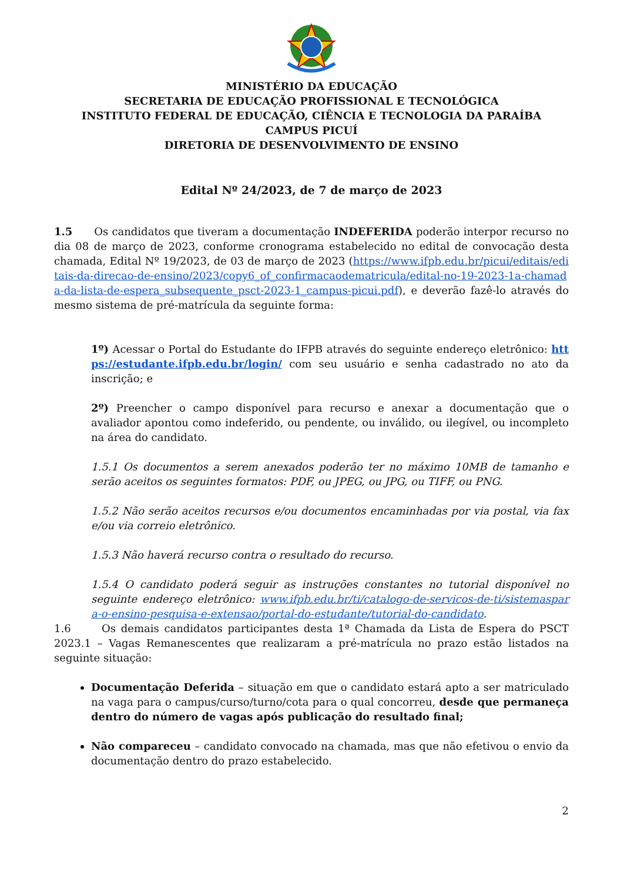MINISTÉRIO DA EDUCAÇÃO
SECRETARIA DE EDUCAÇÃO PROFISSIONAL E TECNOLÓGICA
INSTITUTO FEDERAL DE EDUCAÇÃO, CIÊNCIA E TECNOLOGIA DA PARAÍBA
CAMPUS PICUÍ
DIRETORIA DE DESENVOLVIMENTO DE ENSINO
Edital Nº 24/2023, de 7 de março de 2023
1.5 Os candidatos que tiveram a documentação INDEFERIDA poderão interpor recurso no dia 08 de março de 2023, conforme cronograma estabelecido no edital de convocação desta chamada, Edital Nº 19/2023, de 03 de março de 2023 (https://www.ifpb.edu.br/picui/editais/editais-da-direcao-de-ensino/2023/copy6_of_confirmacaodematricula/edital-no-19-2023-1a-chamada-da-lista-de-espera_subsequente_psct-2023-1_campus-picui.pdf), e deverão fazê-lo através do mesmo sistema de pré-matrícula da seguinte forma:
1º) Acessar o Portal do Estudante do IFPB através do seguinte endereço eletrônico: https://estudante.ifpb.edu.br/login/ com seu usuário e senha cadastrado no ato da inscrição; e
2º) Preencher o campo disponível para recurso e anexar a documentação que o avaliador apontou como indeferido, ou pendente, ou inválido, ou ilegível, ou incompleto na área do candidato.
1.5.1 Os documentos a serem anexados poderão ter no máximo 10MB de tamanho e serão aceitos os seguintes formatos: PDF, ou JPEG, ou JPG, ou TIFF, ou PNG.
1.5.2 Não serão aceitos recursos e/ou documentos encaminhadas por via postal, via fax e/ou via correio eletrônico.
1.5.3 Não haverá recurso contra o resultado do recurso.
1.5.4 O candidato poderá seguir as instruções constantes no tutorial disponível no seguinte endereço eletrônico: www.ifpb.edu.br/ti/catalogo-de-servicos-de-ti/sistemaspara-o-ensino-pesquisa-e-extensao/portal-do-estudante/tutorial-do-candidato.
1.6 Os demais candidatos participantes desta 1ª Chamada da Lista de Espera do PSCT 2023.1 – Vagas Remanescentes que realizaram a pré-matrícula no prazo estão listados na seguinte situação:
Documentação Deferida – situação em que o candidato estará apto a ser matriculado na vaga para o campus/curso/turno/cota para o qual concorreu, desde que permaneça dentro do número de vagas após publicação do resultado final;
Não compareceu – candidato convocado na chamada, mas que não efetivou o envio da documentação dentro do prazo estabelecido.
2